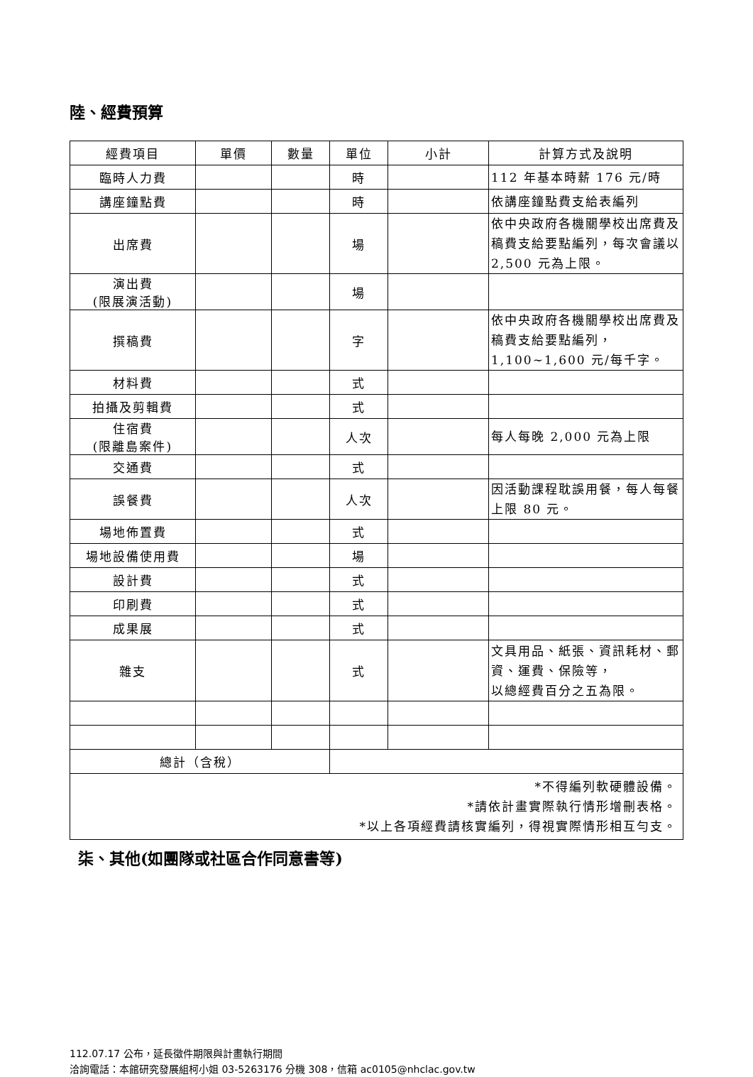陸、經費預算
| 經費項目 | 單價 | 數量 | 單位 | 小計 | 計算方式及說明 |
| --- | --- | --- | --- | --- | --- |
| 臨時人力費 | | | 時 | | 112 年基本時薪 176 元/時 |
| 講座鐘點費 | | | 時 | | 依講座鐘點費支給表編列 |
| 出席費 | | | 場 | | 依中央政府各機關學校出席費及稿費支給要點編列，每次會議以 2,500 元為上限。 |
| 演出費 (限展演活動) | | | 場 | | |
| 撰稿費 | | | 字 | | 依中央政府各機關學校出席費及稿費支給要點編列， 1,100~1,600 元/每千字。 |
| 材料費 | | | 式 | | |
| 拍攝及剪輯費 | | | 式 | | |
| 住宿費 (限離島案件) | | | 人次 | | 每人每晚 2,000 元為上限 |
| 交通費 | | | 式 | | |
| 誤餐費 | | | 人次 | | 因活動課程耽誤用餐，每人每餐上限 80 元。 |
| 場地佈置費 | | | 式 | | |
| 場地設備使用費 | | | 場 | | |
| 設計費 | | | 式 | | |
| 印刷費 | | | 式 | | |
| 成果展 | | | 式 | | |
| 雜支 | | | 式 | | 文具用品、紙張、資訊耗材、郵資、運費、保險等， 以總經費百分之五為限。 |
| 總計（含稅） | | | | | |
| *不得編列軟硬體設備。 *請依計畫實際執行情形增刪表格。 *以上各項經費請核實編列，得視實際情形相互勻支。 | | | | | |
柒、其他(如團隊或社區合作同意書等)
112.07.17 公布，延長徵件期限與計畫執行期間
洽詢電話：本館研究發展組柯小姐 03-5263176 分機 308，信箱 ac0105@nhclac.gov.tw